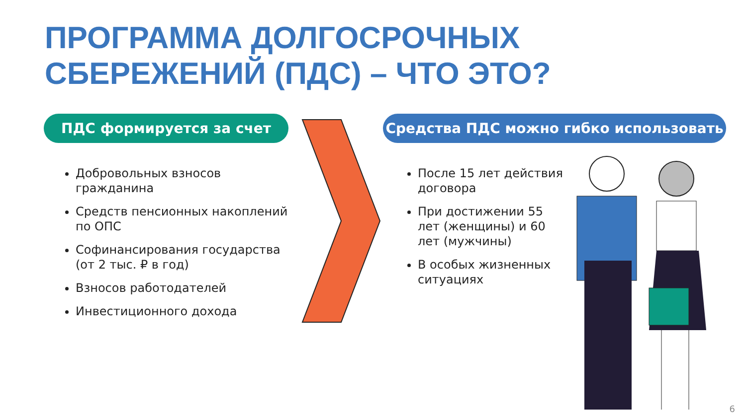ПРОГРАММА ДОЛГОСРОЧНЫХ
СБЕРЕЖЕНИЙ (ПДС) – ЧТО ЭТО?
ПДС формируется за счет Средства ПДС можно гибко использовать
Добровольных взносов гражданина
Средств пенсионных накоплений по ОПС
Софинансирования государства (от 2 тыс. ₽ в год)
Взносов работодателей
Инвестиционного дохода
После 15 лет действия договора
При достижении 55 лет (женщины) и 60 лет (мужчины)
В особых жизненных ситуациях
6